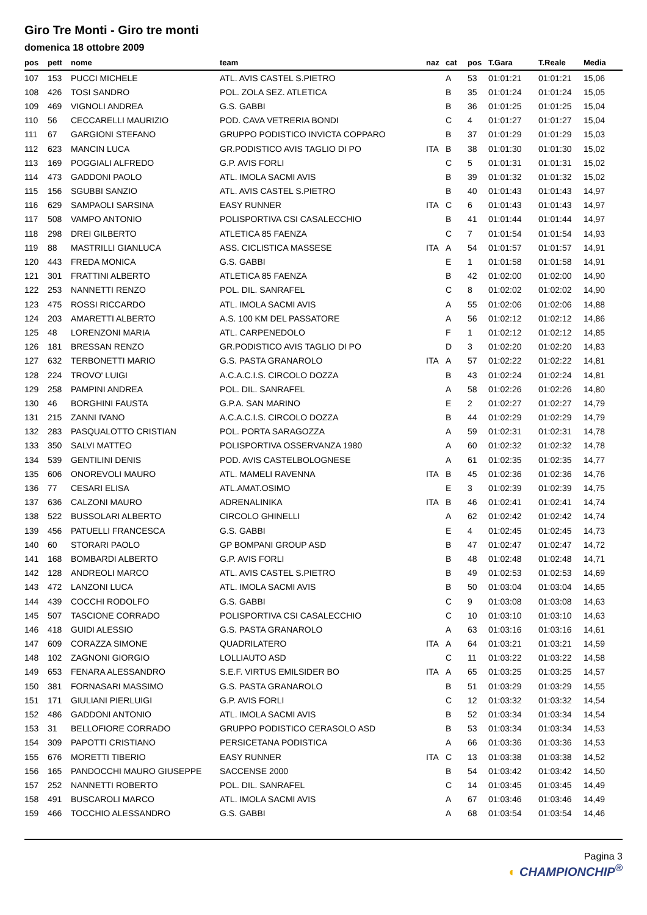Giro Tre Monti - Giro tre monti
domenica 18 ottobre 2009
| pos | pett | nome | team | naz | cat | pos | T.Gara | T.Reale | Media |
| --- | --- | --- | --- | --- | --- | --- | --- | --- | --- |
| 107 | 153 | PUCCI MICHELE | ATL. AVIS CASTEL S.PIETRO | | A | 53 | 01:01:21 | 01:01:21 | 15,06 |
| 108 | 426 | TOSI SANDRO | POL. ZOLA SEZ. ATLETICA | | B | 35 | 01:01:24 | 01:01:24 | 15,05 |
| 109 | 469 | VIGNOLI ANDREA | G.S. GABBI | | B | 36 | 01:01:25 | 01:01:25 | 15,04 |
| 110 | 56 | CECCARELLI MAURIZIO | POD. CAVA VETRERIA BONDI | | C | 4 | 01:01:27 | 01:01:27 | 15,04 |
| 111 | 67 | GARGIONI STEFANO | GRUPPO PODISTICO INVICTA COPPARO | | B | 37 | 01:01:29 | 01:01:29 | 15,03 |
| 112 | 623 | MANCIN LUCA | GR.PODISTICO AVIS TAGLIO DI PO | ITA | B | 38 | 01:01:30 | 01:01:30 | 15,02 |
| 113 | 169 | POGGIALI ALFREDO | G.P. AVIS FORLI | | C | 5 | 01:01:31 | 01:01:31 | 15,02 |
| 114 | 473 | GADDONI PAOLO | ATL. IMOLA SACMI AVIS | | B | 39 | 01:01:32 | 01:01:32 | 15,02 |
| 115 | 156 | SGUBBI SANZIO | ATL. AVIS CASTEL S.PIETRO | | B | 40 | 01:01:43 | 01:01:43 | 14,97 |
| 116 | 629 | SAMPAOLI SARSINA | EASY RUNNER | ITA | C | 6 | 01:01:43 | 01:01:43 | 14,97 |
| 117 | 508 | VAMPO ANTONIO | POLISPORTIVA CSI CASALECCHIO | | B | 41 | 01:01:44 | 01:01:44 | 14,97 |
| 118 | 298 | DREI GILBERTO | ATLETICA 85 FAENZA | | C | 7 | 01:01:54 | 01:01:54 | 14,93 |
| 119 | 88 | MASTRILLI GIANLUCA | ASS. CICLISTICA MASSESE | ITA | A | 54 | 01:01:57 | 01:01:57 | 14,91 |
| 120 | 443 | FREDA MONICA | G.S. GABBI | | E | 1 | 01:01:58 | 01:01:58 | 14,91 |
| 121 | 301 | FRATTINI ALBERTO | ATLETICA 85 FAENZA | | B | 42 | 01:02:00 | 01:02:00 | 14,90 |
| 122 | 253 | NANNETTI RENZO | POL. DIL. SANRAFEL | | C | 8 | 01:02:02 | 01:02:02 | 14,90 |
| 123 | 475 | ROSSI RICCARDO | ATL. IMOLA SACMI AVIS | | A | 55 | 01:02:06 | 01:02:06 | 14,88 |
| 124 | 203 | AMARETTI ALBERTO | A.S. 100 KM DEL PASSATORE | | A | 56 | 01:02:12 | 01:02:12 | 14,86 |
| 125 | 48 | LORENZONI MARIA | ATL. CARPENEDOLO | | F | 1 | 01:02:12 | 01:02:12 | 14,85 |
| 126 | 181 | BRESSAN RENZO | GR.PODISTICO AVIS TAGLIO DI PO | | D | 3 | 01:02:20 | 01:02:20 | 14,83 |
| 127 | 632 | TERBONETTI MARIO | G.S. PASTA GRANAROLO | ITA | A | 57 | 01:02:22 | 01:02:22 | 14,81 |
| 128 | 224 | TROVO' LUIGI | A.C.A.C.I.S. CIRCOLO DOZZA | | B | 43 | 01:02:24 | 01:02:24 | 14,81 |
| 129 | 258 | PAMPINI ANDREA | POL. DIL. SANRAFEL | | A | 58 | 01:02:26 | 01:02:26 | 14,80 |
| 130 | 46 | BORGHINI FAUSTA | G.P.A. SAN MARINO | | E | 2 | 01:02:27 | 01:02:27 | 14,79 |
| 131 | 215 | ZANNI IVANO | A.C.A.C.I.S. CIRCOLO DOZZA | | B | 44 | 01:02:29 | 01:02:29 | 14,79 |
| 132 | 283 | PASQUALOTTO CRISTIAN | POL. PORTA SARAGOZZA | | A | 59 | 01:02:31 | 01:02:31 | 14,78 |
| 133 | 350 | SALVI MATTEO | POLISPORTIVA OSSERVANZA 1980 | | A | 60 | 01:02:32 | 01:02:32 | 14,78 |
| 134 | 539 | GENTILINI DENIS | POD. AVIS CASTELBOLOGNESE | | A | 61 | 01:02:35 | 01:02:35 | 14,77 |
| 135 | 606 | ONOREVOLI MAURO | ATL. MAMELI RAVENNA | ITA | B | 45 | 01:02:36 | 01:02:36 | 14,76 |
| 136 | 77 | CESARI ELISA | ATL.AMAT.OSIMO | | E | 3 | 01:02:39 | 01:02:39 | 14,75 |
| 137 | 636 | CALZONI MAURO | ADRENALINIKA | ITA | B | 46 | 01:02:41 | 01:02:41 | 14,74 |
| 138 | 522 | BUSSOLARI ALBERTO | CIRCOLO GHINELLI | | A | 62 | 01:02:42 | 01:02:42 | 14,74 |
| 139 | 456 | PATUELLI FRANCESCA | G.S. GABBI | | E | 4 | 01:02:45 | 01:02:45 | 14,73 |
| 140 | 60 | STORARI PAOLO | GP BOMPANI GROUP ASD | | B | 47 | 01:02:47 | 01:02:47 | 14,72 |
| 141 | 168 | BOMBARDI ALBERTO | G.P. AVIS FORLI | | B | 48 | 01:02:48 | 01:02:48 | 14,71 |
| 142 | 128 | ANDREOLI MARCO | ATL. AVIS CASTEL S.PIETRO | | B | 49 | 01:02:53 | 01:02:53 | 14,69 |
| 143 | 472 | LANZONI LUCA | ATL. IMOLA SACMI AVIS | | B | 50 | 01:03:04 | 01:03:04 | 14,65 |
| 144 | 439 | COCCHI RODOLFO | G.S. GABBI | | C | 9 | 01:03:08 | 01:03:08 | 14,63 |
| 145 | 507 | TASCIONE CORRADO | POLISPORTIVA CSI CASALECCHIO | | C | 10 | 01:03:10 | 01:03:10 | 14,63 |
| 146 | 418 | GUIDI ALESSIO | G.S. PASTA GRANAROLO | | A | 63 | 01:03:16 | 01:03:16 | 14,61 |
| 147 | 609 | CORAZZA SIMONE | QUADRILATERO | ITA | A | 64 | 01:03:21 | 01:03:21 | 14,59 |
| 148 | 102 | ZAGNONI GIORGIO | LOLLIAUTO ASD | | C | 11 | 01:03:22 | 01:03:22 | 14,58 |
| 149 | 653 | FENARA ALESSANDRO | S.E.F. VIRTUS EMILSIDER BO | ITA | A | 65 | 01:03:25 | 01:03:25 | 14,57 |
| 150 | 381 | FORNASARI MASSIMO | G.S. PASTA GRANAROLO | | B | 51 | 01:03:29 | 01:03:29 | 14,55 |
| 151 | 171 | GIULIANI PIERLUIGI | G.P. AVIS FORLI | | C | 12 | 01:03:32 | 01:03:32 | 14,54 |
| 152 | 486 | GADDONI ANTONIO | ATL. IMOLA SACMI AVIS | | B | 52 | 01:03:34 | 01:03:34 | 14,54 |
| 153 | 31 | BELLOFIORE CORRADO | GRUPPO PODISTICO CERASOLO ASD | | B | 53 | 01:03:34 | 01:03:34 | 14,53 |
| 154 | 309 | PAPOTTI CRISTIANO | PERSICETANA PODISTICA | | A | 66 | 01:03:36 | 01:03:36 | 14,53 |
| 155 | 676 | MORETTI TIBERIO | EASY RUNNER | ITA | C | 13 | 01:03:38 | 01:03:38 | 14,52 |
| 156 | 165 | PANDOCCHI MAURO GIUSEPPE | SACCENSE 2000 | | B | 54 | 01:03:42 | 01:03:42 | 14,50 |
| 157 | 252 | NANNETTI ROBERTO | POL. DIL. SANRAFEL | | C | 14 | 01:03:45 | 01:03:45 | 14,49 |
| 158 | 491 | BUSCAROLI MARCO | ATL. IMOLA SACMI AVIS | | A | 67 | 01:03:46 | 01:03:46 | 14,49 |
| 159 | 466 | TOCCHIO ALESSANDRO | G.S. GABBI | | A | 68 | 01:03:54 | 01:03:54 | 14,46 |
Pagina 3
◐ CHAMPIONCHIP<sup>®</sup>